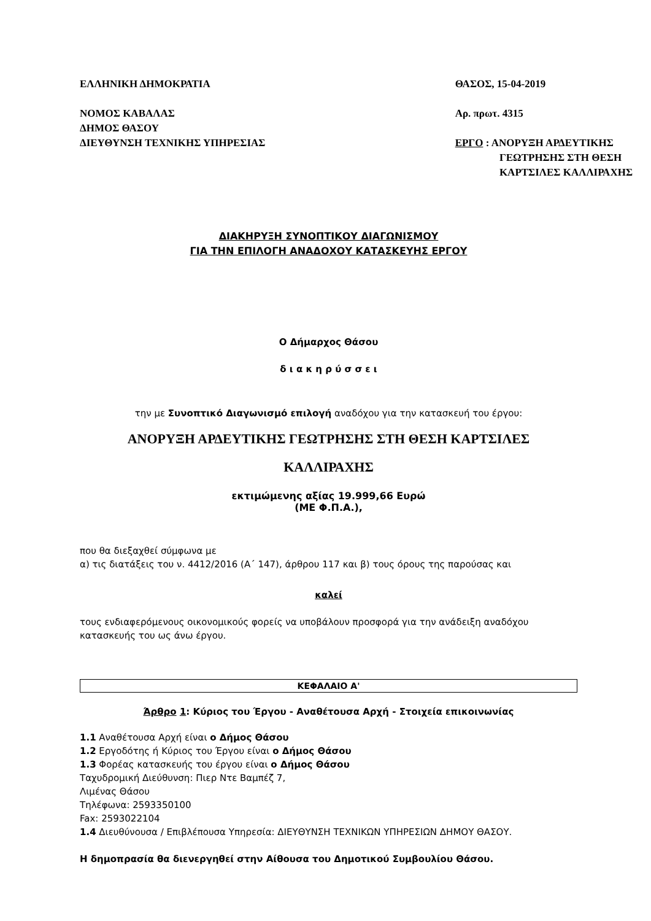ΕΛΛΗΝΙΚΗ ΔΗΜΟΚΡΑΤΙΑ
ΝΟΜΟΣ ΚΑΒΑΛΑΣ
ΔΗΜΟΣ ΘΑΣΟΥ
ΔΙΕΥΘΥΝΣΗ ΤΕΧΝΙΚΗΣ ΥΠΗΡΕΣΙΑΣ
ΘΑΣΟΣ, 15-04-2019
Αρ. πρωτ. 4315
ΕΡΓΟ : ΑΝΟΡΥΞΗ ΑΡΔΕΥΤΙΚΗΣ
ΓΕΩΤΡΗΣΗΣ ΣΤΗ ΘΕΣΗ
ΚΑΡΤΣΙΛΕΣ ΚΑΛΛΙΡΑΧΗΣ
ΔΙΑΚΗΡΥΞΗ ΣΥΝΟΠΤΙΚΟΥ ΔΙΑΓΩΝΙΣΜΟΥ
ΓΙΑ ΤΗΝ ΕΠΙΛΟΓΗ ΑΝΑΔΟΧΟΥ ΚΑΤΑΣΚΕΥΗΣ ΕΡΓΟΥ
Ο Δήμαρχος Θάσου
δ ι α κ η ρ ύ σ σ ε ι
την με Συνοπτικό Διαγωνισμό επιλογή αναδόχου για την κατασκευή του έργου:
ΑΝΟΡΥΞΗ ΑΡΔΕΥΤΙΚΗΣ ΓΕΩΤΡΗΣΗΣ ΣΤΗ ΘΕΣΗ ΚΑΡΤΣΙΛΕΣ
ΚΑΛΛΙΡΑΧΗΣ
εκτιμώμενης αξίας 19.999,66 Ευρώ
(ΜΕ Φ.Π.Α.),
που θα διεξαχθεί σύμφωνα με
α) τις διατάξεις του ν. 4412/2016 (Α΄ 147), άρθρου 117 και β) τους όρους της παρούσας και
καλεί
τους ενδιαφερόμενους οικονομικούς φορείς να υποβάλουν προσφορά για την ανάδειξη αναδόχου κατασκευής του ως άνω έργου.
ΚΕΦΑΛΑΙΟ Α'
Άρθρο 1: Κύριος του Έργου - Αναθέτουσα Αρχή - Στοιχεία επικοινωνίας
1.1 Αναθέτουσα Αρχή είναι ο Δήμος Θάσου
1.2 Εργοδότης ή Κύριος του Έργου είναι ο Δήμος Θάσου
1.3 Φορέας κατασκευής του έργου είναι ο Δήμος Θάσου
Ταχυδρομική Διεύθυνση: Πιερ Ντε Βαμπέζ 7,
Λιμένας Θάσου
Τηλέφωνα: 2593350100
Fax: 2593022104
1.4 Διευθύνουσα / Επιβλέπουσα Υπηρεσία: ΔΙΕΥΘΥΝΣΗ ΤΕΧΝΙΚΩΝ ΥΠΗΡΕΣΙΩΝ ΔΗΜΟΥ ΘΑΣΟΥ.
Η δημοπρασία θα διενεργηθεί στην Αίθουσα του Δημοτικού Συμβουλίου Θάσου.